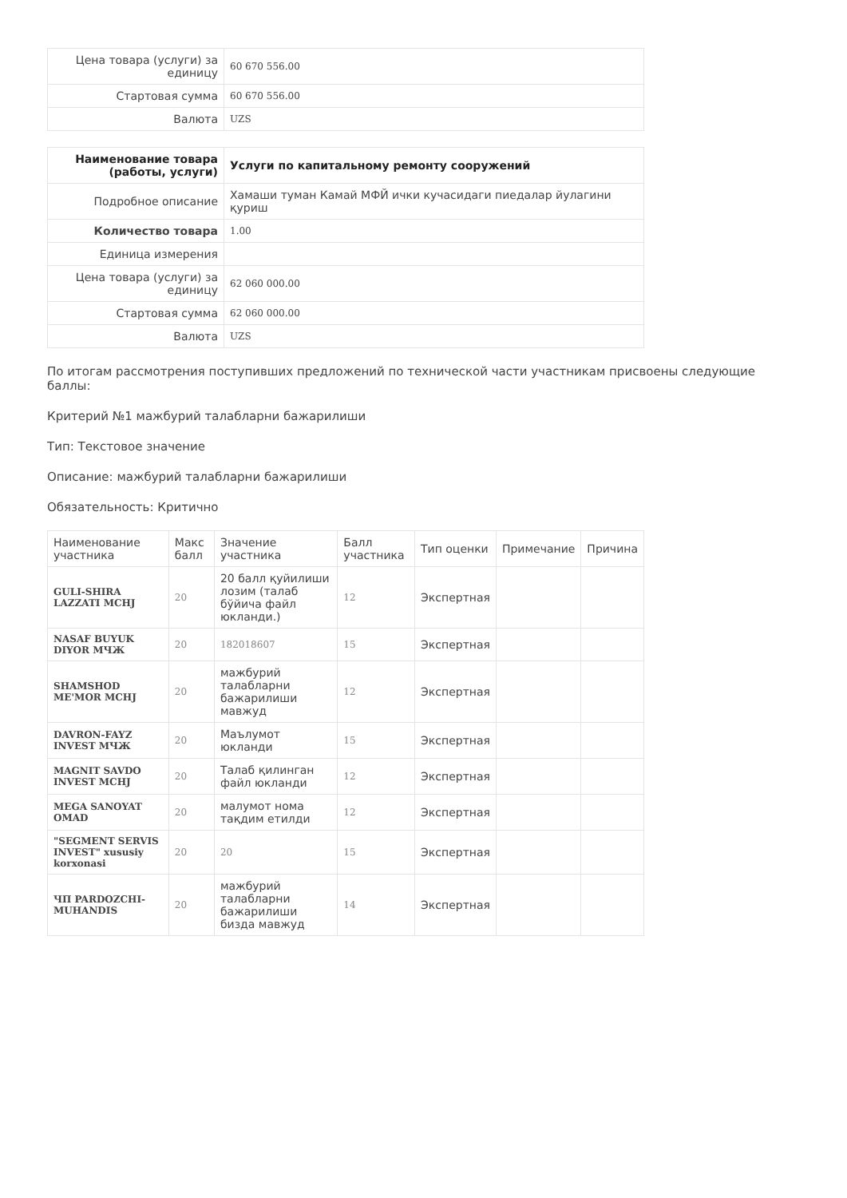| Цена товара (услуги) за единицу | 60 670 556.00 |
| Стартовая сумма | 60 670 556.00 |
| Валюта | UZS |
| Наименование товара (работы, услуги) | Услуги по капитальному ремонту сооружений |
| Подробное описание | Хамаши туман Камай МФЙ ички кучасидаги пиедалар йулагини қуриш |
| Количество товара | 1.00 |
| Единица измерения | |
| Цена товара (услуги) за единицу | 62 060 000.00 |
| Стартовая сумма | 62 060 000.00 |
| Валюта | UZS |
По итогам рассмотрения поступивших предложений по технической части участникам присвоены следующие баллы:
Критерий №1 мажбурий талабларни бажарилиши
Тип: Текстовое значение
Описание: мажбурий талабларни бажарилиши
Обязательность: Критично
| Наименование участника | Макс балл | Значение участника | Балл участника | Тип оценки | Примечание | Причина |
| --- | --- | --- | --- | --- | --- | --- |
| GULI-SHIRA LAZZATI MCHJ | 20 | 20 балл қуйилиши лозим (талаб бўйича файл юкланди.) | 12 | Экспертная | | |
| NASAF BUYUK DIYOR МЧЖ | 20 | 182018607 | 15 | Экспертная | | |
| SHAMSHOD ME'MOR MCHJ | 20 | мажбурий талабларни бажарилиши мавжуд | 12 | Экспертная | | |
| DAVRON-FAYZ INVEST МЧЖ | 20 | Маълумот юкланди | 15 | Экспертная | | |
| MAGNIT SAVDO INVEST MCHJ | 20 | Талаб қилинган файл юкланди | 12 | Экспертная | | |
| MEGA SANOYAT OMAD | 20 | малумот нома тақдим етилди | 12 | Экспертная | | |
| "SEGMENT SERVIS INVEST" xususiy korxonasi | 20 | 20 | 15 | Экспертная | | |
| ЧП PARDOZCHI-MUHANDIS | 20 | мажбурий талабларни бажарилиши бизда мавжуд | 14 | Экспертная | | |